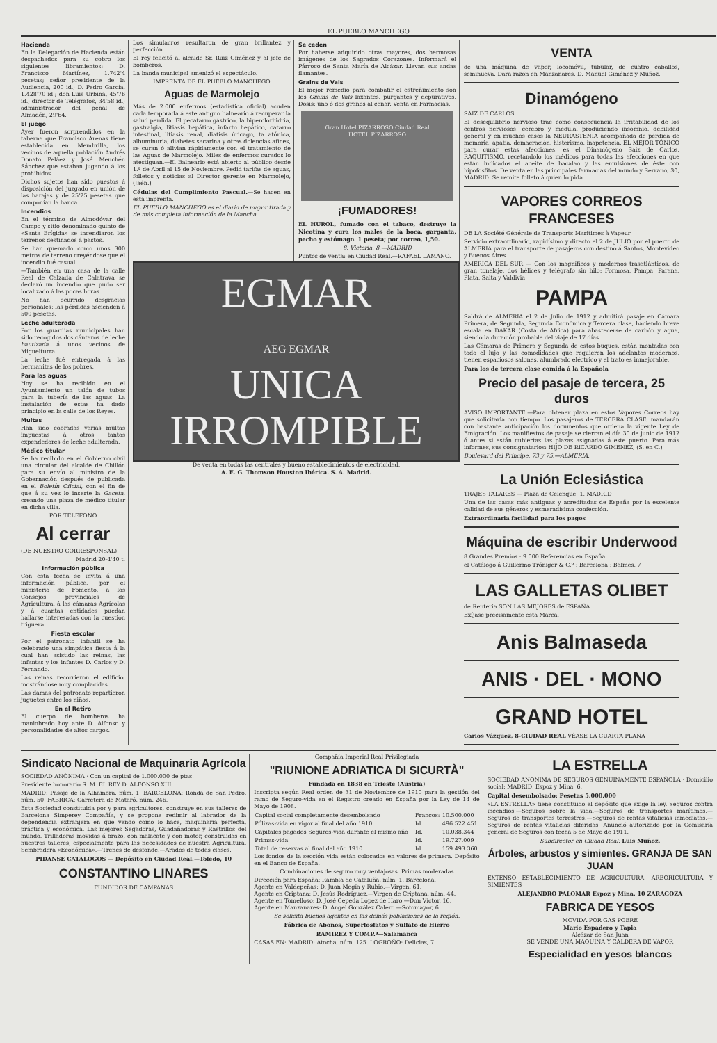EL PUEBLO MANCHEGO
Hacienda
En la Delegación de Hacienda están despachados para su cobro los siguientes libramientos: D. Francisco Martínez, 1.742'4 pesetas; señor presidente de la Audiencia, 200 id.; D. Pedro García, 1.428'70 id.; don Luis Urbina, 45'76 id.; director de Telégrafos, 34'58 id.; administrador del penal de Almadén, 29'64.
El juego
Ayer fueron sorprendidos en la taberna que Francisco Arenas tiene establecida en Membrilla, los vecinos de aquella población Andrés Donato Peláez y José Menchén Sánchez que estaban jugando á los prohibidos.
Dichos sujetos han sido puestos á disposición del juzgado en unión de las barajas y de 25'25 pesetas que componían la banca.
Incendios
En el término de Almodóvar del Campo y sitio denominado quinto de «Santa Brígida» se incendiaron los terrenos destinados á pastos.
Se han quemado como unos 300 metros de terreno creyéndose que el incendio fué casual.
—También en una casa de la calle Real de Calzada de Calatrava se declaró un incendio que pudo ser localizado á las pocas horas.
No han ocurrido desgracias personales; las pérdidas ascienden á 500 pesetas.
Leche adulterada
Por los guardias municipales han sido recogidos dos cántaros de leche bautizada á unos vecinos de Miguelturra.
La leche fué entregada á las hermanitas de los pobres.
Para las aguas
Hoy se ha recibido en el Ayuntamiento un talón de tubos para la tubería de las aguas. La instalación de estas ha dado principio en la calle de los Reyes.
Multas
Han sido cobradas varias multas impuestas á otros tantos expendedores de leche adulterada.
Médico titular
Se ha recibido en el Gobierno civil una circular del alcalde de Chillón para su envío al ministro de la Gobernación después de publicada en el Boletín Oficial, con el fin de que á su vez lo inserte la Gaceta, creando una plaza de médico titular en dicha villa.
POR TELEFONO
Al cerrar
(DE NUESTRO CORRESPONSAL)
Madrid 20-4'40 t.
Información pública
Con esta fecha se invita á una información pública, por el ministerio de Fomento, á los Consejos provinciales de Agricultura, á las cámaras Agrícolas y á cuantas entidades puedan hallarse interesadas con la cuestión triguera.
Fiesta escolar
Por el patronato infantil se ha celebrado una simpática fiesta á la cual han asistido las reinas, las infantas y los infantes D. Carlos y D. Fernando.
Las reinas recorrieron el edificio, mostrándose muy complacidas.
Las damas del patronato repartieron juguetes entre los niños.
En el Retiro
El cuerpo de bomberos ha maniobrado hoy ante D. Alfonso y personalidades de altos cargos.
Los simulacros resultaron de gran brillantez y perfección.
El rey felicitó al alcalde Sr. Ruiz Giménez y al jefe de bomberos.
La banda municipal amenizó el espectáculo.
IMPRENTA DE EL PUEBLO MANCHEGO
Aguas de Marmolejo
Más de 2.000 enfermos (estadística oficial) acuden cada temporada á este antiguo balneario á recuperar la salud perdida. El pecatarro gástrico, la hiperclorhidria, gastralgia, litiasis hepática, infarto hepático, catarro intestinal, litiasis renal, diatisis úricago, ta atónica, albuminuria, diabetes sacarina y otras dolencias afines, se curan ó alivian rápidamente con el tratamiento de las Aguas de Marmolejo. Miles de enfermos curados lo atestiguan.—El Balneario está abierto al público desde 1.º de Abril al 15 de Noviembre. Pedid tarifas de aguas, folletos y noticias al Director gerente en Marmolejo, (Jaén.)
Cédulas del Cumplimiento Pascual.—Se hacen en esta imprenta.
EL PUEBLO MANCHEGO es el diario de mayor tirada y de más completa información de la Mancha.
Se ceden
Por haberse adquirido otras mayores, dos hermosas imágenes de los Sagrados Corazones. Informará el Párroco de Santa María de Alcázar. Llevan sus andas flamantes.
Grains de Vals
El mejor remedio para combatir el estreñimiento son los Grains de Vals laxantes, purgantes y depurativos. Dosis: uno ó dos granos al cenar. Venta en Farmacias.
Gran Hotel PIZARROSO Ciudad Real
HOTEL PIZARROSO
¡FUMADORES!
EL HUROL, fumado con el tabaco, destruye la Nicotina y cura los males de la boca, garganta, pecho y estómago. 1 peseta; por correo, 1,50.
8, Victoria, 8.—MADRID
Puntos de venta: en Ciudad Real.—RAFAEL LAMANO.
EGMAR
AEG EGMAR
UNICA
IRROMPIBLE
De venta en todas las centrales y bueno establecimientos de electricidad.
A. E. G. Thomson Houston Ibérica. S. A. Madrid.
VENTA
de una máquina de vapor, locomóvil, tubular, de cuatro caballos, seminueva. Dará razón en Manzanares, D. Manuel Giménez y Muñoz.
Dinamógeno
SAIZ DE CARLOS
El desequilibrio nervioso trae como consecuencia la irritabilidad de los centros nerviosos, cerebro y médula, produciendo insomnio, debilidad general y en muchos casos la NEURASTENIA acompañada de pérdida de memoria, apatía, demacración, histerismo, inapetencia. EL MEJOR TÓNICO para curar estas afecciones, es el Dinamógeno Saiz de Carlos. RAQUITISMO, recetándolo los médicos para todas las afecciones en que están indicados el aceite de bacalao y las emulsiones de éste con hipofosfitos. De venta en las principales farmacias del mundo y Serrano, 30, MADRID. Se remite folleto á quien lo pida.
VAPORES CORREOS FRANCESES
DE LA Société Générale de Transports Maritimes à Vapeur
Servicio extraordinario, rapidísimo y directo el 2 de JULIO por el puerto de ALMERIA para el transporte de pasajeros con destino á Santos, Montevideo y Buenos Aires.
AMERICA DEL SUR — Con los magníficos y modernos trasatlánticos, de gran tonelaje, dos hélices y telégrafo sin hilo: Formosa, Pampa, Parana, Plata, Salta y Valdivia
PAMPA
Saldrá de ALMERIA el 2 de Julio de 1912 y admitirá pasaje en Cámara Primera, de Segunda, Segunda Económica y Tercera clase, haciendo breve escala en DAKAR (Costa de Africa) para abastecerse de carbón y agua, siendo la duración probable del viaje de 17 días.
Las Cámaras de Primera y Segunda de estos buques, están montadas con todo el lujo y las comodidades que requieren los adelantos modernos, tienen espaciosos salones, alumbrado eléctrico y el trato es inmejorable.
Para los de tercera clase comida á la Española
Precio del pasaje de tercera, 25 duros
AVISO IMPORTANTE.—Para obtener plaza en estos Vapores Correos hay que solicitarla con tiempo. Los pasajeros de TERCERA CLASE, mandarán con bastante anticipación los documentos que ordena la vigente Ley de Emigración. Los manifiestos de pasaje se cierran el día 30 de junio de 1912 ó antes si están cubiertas las plazas asignadas á este puerto. Para más informes, sus consignatarios: HIJO DE RICARDO GIMENEZ, (S. en C.)
Boulevard del Príncipe, 73 y 75.—ALMERIA.
La Unión Eclesiástica
TRAJES TALARES — Plaza de Celenque, 1, MADRID
Una de las casas más antiguas y acreditadas de España por la excelente calidad de sus géneros y esmeradísima confección.
Extraordinaria facilidad para los pagos
Máquina de escribir Underwood
8 Grandes Premios · 9.000 Referencias en España
el Catálogo á Guillermo Tróniger & C.º : Barcelona : Balmes, 7
LAS GALLETAS OLIBET
de Rentería SON LAS MEJORES de ESPAÑA
Exíjase precisamente esta Marca.
Anis Balmaseda
ANIS · DEL · MONO
GRAND HOTEL
Carlos Vázquez, 8-CIUDAD REAL VÉASE LA CUARTA PLANA
Sindicato Nacional de Maquinaria Agrícola
SOCIEDAD ANÓNIMA · Con un capital de 1.000.000 de ptas.
Presidente honorario S. M. EL REY D. ALFONSO XIII
MADRID: Pasaje de la Alhambra, núm. 1. BARCELONA: Ronda de San Pedro, núm. 50. FABRICA: Carretera de Mataró, núm. 246.
Esta Sociedad constituida por y para agricultores, construye en sus talleres de Barcelona Simperey Compañía, y se propone redimir al labrador de la dependencia extranjera en que vendo como lo hace, maquinaria perfecta, práctica y económica. Las mejores Segadoras, Guadañadoras y Rastrillos del mundo. Trilladoras movidas á brazo, con malacate y con motor, construidas en nuestros talleres, especialmente para las necesidades de nuestra Agricultura. Sembradera «Económica».—Trenes de desfonde.—Arados de todas clases.
PIDANSE CATALOGOS — Depósito en Ciudad Real.—Toledo, 10
CONSTANTINO LINARES
FUNDIDOR DE CAMPANAS
Compañía Imperial Real Privilegiada
"RIUNIONE ADRIATICA DI SICURTÀ"
Fundada en 1838 en Trieste (Austria)
Inscripta según Real orden de 31 de Noviembre de 1910 para la gestión del ramo de Seguro-vida en el Registro creado en España por la Ley de 14 de Mayo de 1908.
| Capital social completamente desembolsado | Francos: | 10.500.000 |
| Pólizas-vida en vigor al final del año 1910 | Id. | 496.522.451 |
| Capitales pagados Seguros-vida durante el mismo año | Id. | 10.038.344 |
| Primas-vida | Id. | 19.727.009 |
| Total de reservas al final del año 1910 | Id. | 159.493.360 |
Los fondos de la sección vida están colocados en valores de primera. Depósito en el Banco de España.
Combinaciones de seguro muy ventajosas. Primas moderadas
Dirección para España: Rambla de Cataluña, núm. 1, Barcelona.
Agente en Valdepeñas: D. Juan Megía y Rubio.—Virgen, 61.
Agente en Criptana: D. Jesús Rodríguez.—Virgen de Criptana, núm. 44.
Agente en Tomelloso: D. José Cepeda López de Haro.—Don Víctor, 16.
Agente en Manzanares: D. Angel González Calero.—Sotomayor, 6.
Se solicita buenos agentes en las demás poblaciones de la región.
Fábrica de Abonos, Superfosfatos y Sulfato de Hierro
RAMIREZ Y COMP.ª—Salamanca
CASAS EN: MADRID: Atocha, núm. 125. LOGROÑO: Delicias, 7.
LA ESTRELLA
SOCIEDAD ANONIMA DE SEGUROS GENUINAMENTE ESPAÑOLA · Domicilio social: MADRID, Espoz y Mina, 6.
Capital desembolsado: Pesetas 5.000.000
«LA ESTRELLA» tiene constituido el depósito que exige la ley. Seguros contra incendios.—Seguros sobre la vida.—Seguros de transportes marítimos.—Seguros de transportes terrestres.—Seguros de rentas vitalicias inmediatas.—Seguros de rentas vitalicias diferidas. Anunció autorizado por la Comisaría general de Seguros con fecha 5 de Mayo de 1911.
Subdirector en Ciudad Real: Luis Muñoz.
Árboles, arbustos y simientes. GRANJA DE SAN JUAN
EXTENSO ESTABLECIMIENTO DE AGRICULTURA, ARBORICULTURA Y SIMIENTES
ALEJANDRO PALOMAR Espoz y Mina, 10 ZARAGOZA
FABRICA DE YESOS
MOVIDA POR GAS POBRE
Mario Espadero y Tapia
Alcázar de San Juan
SE VENDE UNA MAQUINA Y CALDERA DE VAPOR
Especialidad en yesos blancos